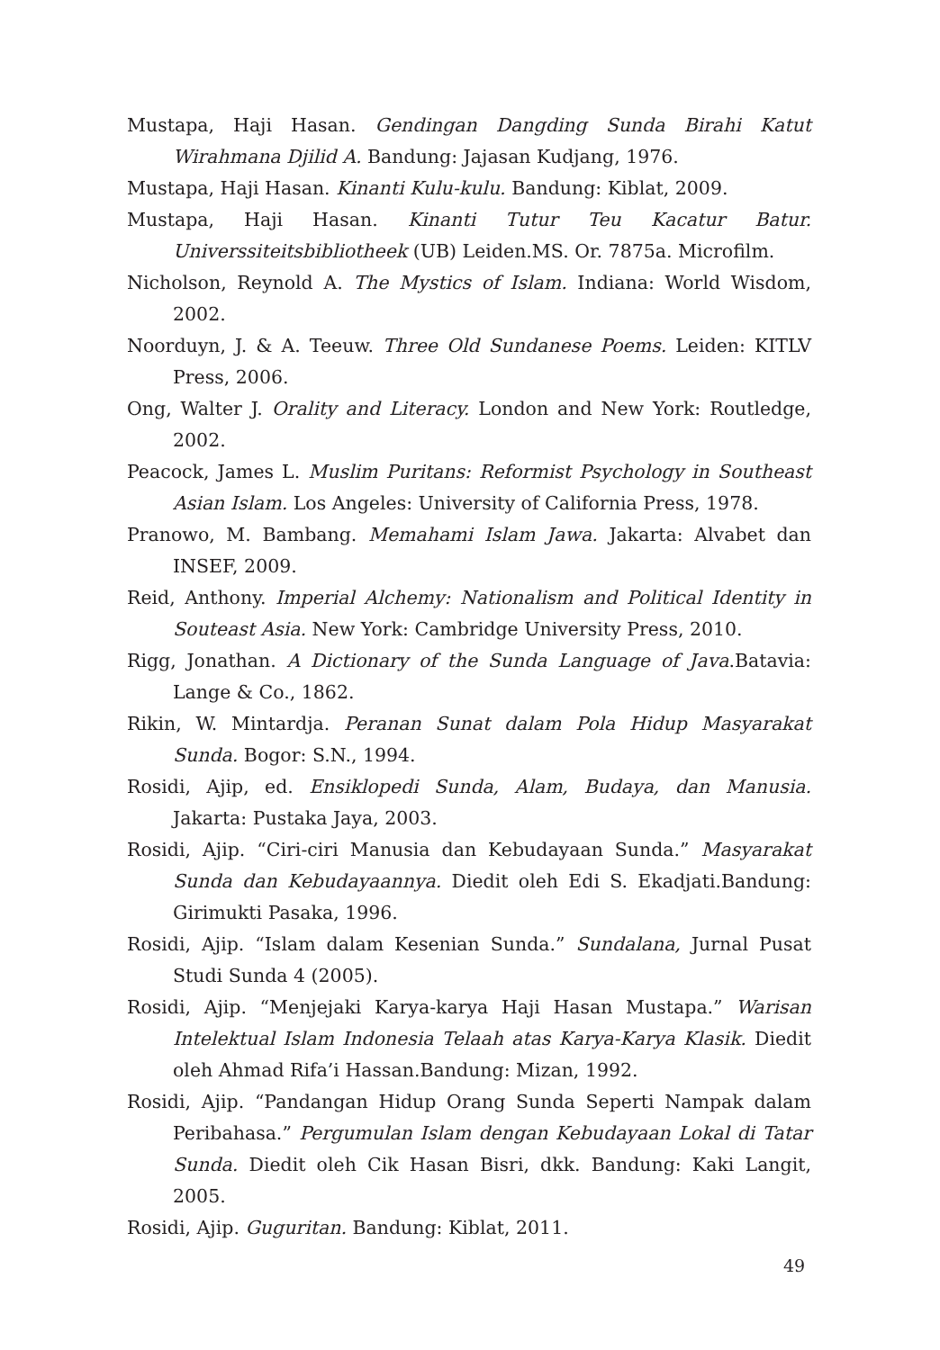Mustapa, Haji Hasan. Gendingan Dangding Sunda Birahi Katut Wirahmana Djilid A. Bandung: Jajasan Kudjang, 1976.
Mustapa, Haji Hasan. Kinanti Kulu-kulu. Bandung: Kiblat, 2009.
Mustapa, Haji Hasan. Kinanti Tutur Teu Kacatur Batur. Universsiteitsbibliotheek (UB) Leiden.MS. Or. 7875a. Microfilm.
Nicholson, Reynold A. The Mystics of Islam. Indiana: World Wisdom, 2002.
Noorduyn, J. & A. Teeuw. Three Old Sundanese Poems. Leiden: KITLV Press, 2006.
Ong, Walter J. Orality and Literacy. London and New York: Routledge, 2002.
Peacock, James L. Muslim Puritans: Reformist Psychology in Southeast Asian Islam. Los Angeles: University of California Press, 1978.
Pranowo, M. Bambang. Memahami Islam Jawa. Jakarta: Alvabet dan INSEF, 2009.
Reid, Anthony. Imperial Alchemy: Nationalism and Political Identity in Souteast Asia. New York: Cambridge University Press, 2010.
Rigg, Jonathan. A Dictionary of the Sunda Language of Java.Batavia: Lange & Co., 1862.
Rikin, W. Mintardja. Peranan Sunat dalam Pola Hidup Masyarakat Sunda. Bogor: S.N., 1994.
Rosidi, Ajip, ed. Ensiklopedi Sunda, Alam, Budaya, dan Manusia. Jakarta: Pustaka Jaya, 2003.
Rosidi, Ajip. “Ciri-ciri Manusia dan Kebudayaan Sunda.” Masyarakat Sunda dan Kebudayaannya. Diedit oleh Edi S. Ekadjati.Bandung: Girimukti Pasaka, 1996.
Rosidi, Ajip. “Islam dalam Kesenian Sunda.” Sundalana, Jurnal Pusat Studi Sunda 4 (2005).
Rosidi, Ajip. “Menjejaki Karya-karya Haji Hasan Mustapa.” Warisan Intelektual Islam Indonesia Telaah atas Karya-Karya Klasik. Diedit oleh Ahmad Rifa’i Hassan.Bandung: Mizan, 1992.
Rosidi, Ajip. “Pandangan Hidup Orang Sunda Seperti Nampak dalam Peribahasa.” Pergumulan Islam dengan Kebudayaan Lokal di Tatar Sunda. Diedit oleh Cik Hasan Bisri, dkk. Bandung: Kaki Langit, 2005.
Rosidi, Ajip. Guguritan. Bandung: Kiblat, 2011.
49